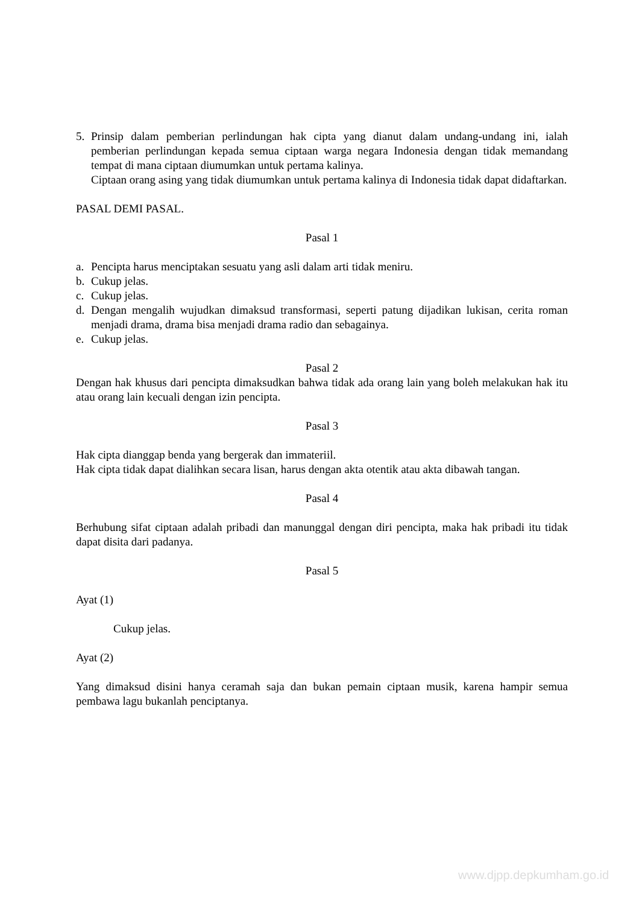5. Prinsip dalam pemberian perlindungan hak cipta yang dianut dalam undang-undang ini, ialah pemberian perlindungan kepada semua ciptaan warga negara Indonesia dengan tidak memandang tempat di mana ciptaan diumumkan untuk pertama kalinya.
Ciptaan orang asing yang tidak diumumkan untuk pertama kalinya di Indonesia tidak dapat didaftarkan.
PASAL DEMI PASAL.
Pasal 1
a. Pencipta harus menciptakan sesuatu yang asli dalam arti tidak meniru.
b. Cukup jelas.
c. Cukup jelas.
d. Dengan mengalih wujudkan dimaksud transformasi, seperti patung dijadikan lukisan, cerita roman menjadi drama, drama bisa menjadi drama radio dan sebagainya.
e. Cukup jelas.
Pasal 2
Dengan hak khusus dari pencipta dimaksudkan bahwa tidak ada orang lain yang boleh melakukan hak itu atau orang lain kecuali dengan izin pencipta.
Pasal 3
Hak cipta dianggap benda yang bergerak dan immateriil.
Hak cipta tidak dapat dialihkan secara lisan, harus dengan akta otentik atau akta dibawah tangan.
Pasal 4
Berhubung sifat ciptaan adalah pribadi dan manunggal dengan diri pencipta, maka hak pribadi itu tidak dapat disita dari padanya.
Pasal 5
Ayat (1)
Cukup jelas.
Ayat (2)
Yang dimaksud disini hanya ceramah saja dan bukan pemain ciptaan musik, karena hampir semua pembawa lagu bukanlah penciptanya.
www.djpp.depkumham.go.id